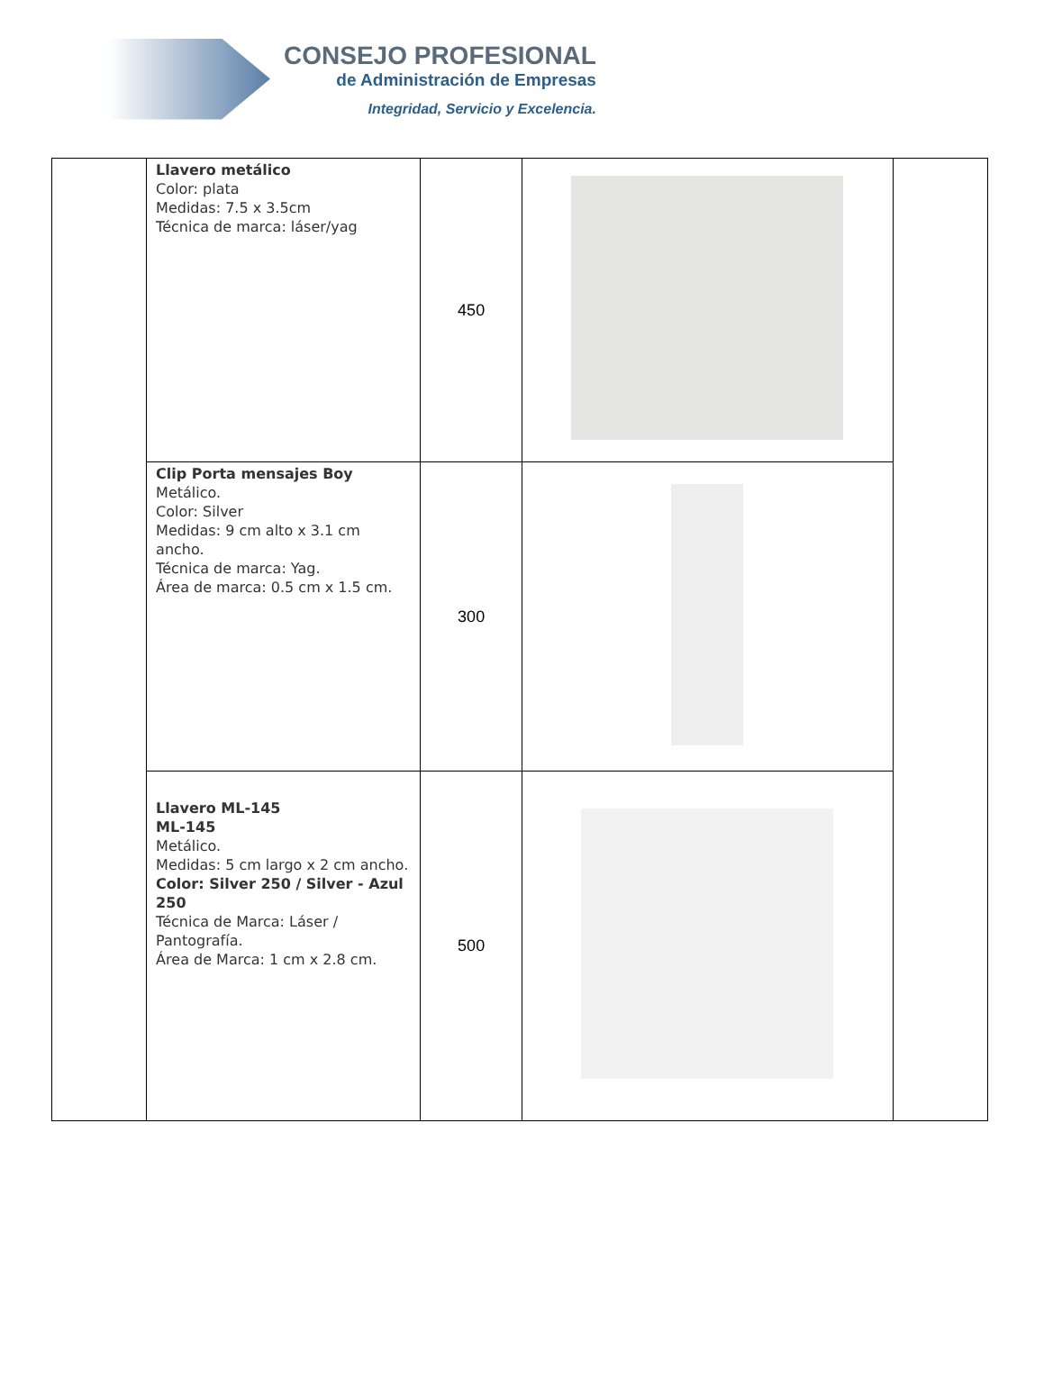CONSEJO PROFESIONAL
de Administración de Empresas
Integridad, Servicio y Excelencia.
| | Llavero metálico Color: plata Medidas: 7.5 x 3.5cm Técnica de marca: láser/yag | 450 | | |
| | Clip Porta mensajes Boy Metálico. Color: Silver Medidas: 9 cm alto x 3.1 cm ancho. Técnica de marca: Yag. Área de marca: 0.5 cm x 1.5 cm. | 300 | | |
| | Llavero ML-145 ML-145 Metálico. Medidas: 5 cm largo x 2 cm ancho. Color: Silver 250 / Silver - Azul 250 Técnica de Marca: Láser / Pantografía. Área de Marca: 1 cm x 2.8 cm. | 500 | | |